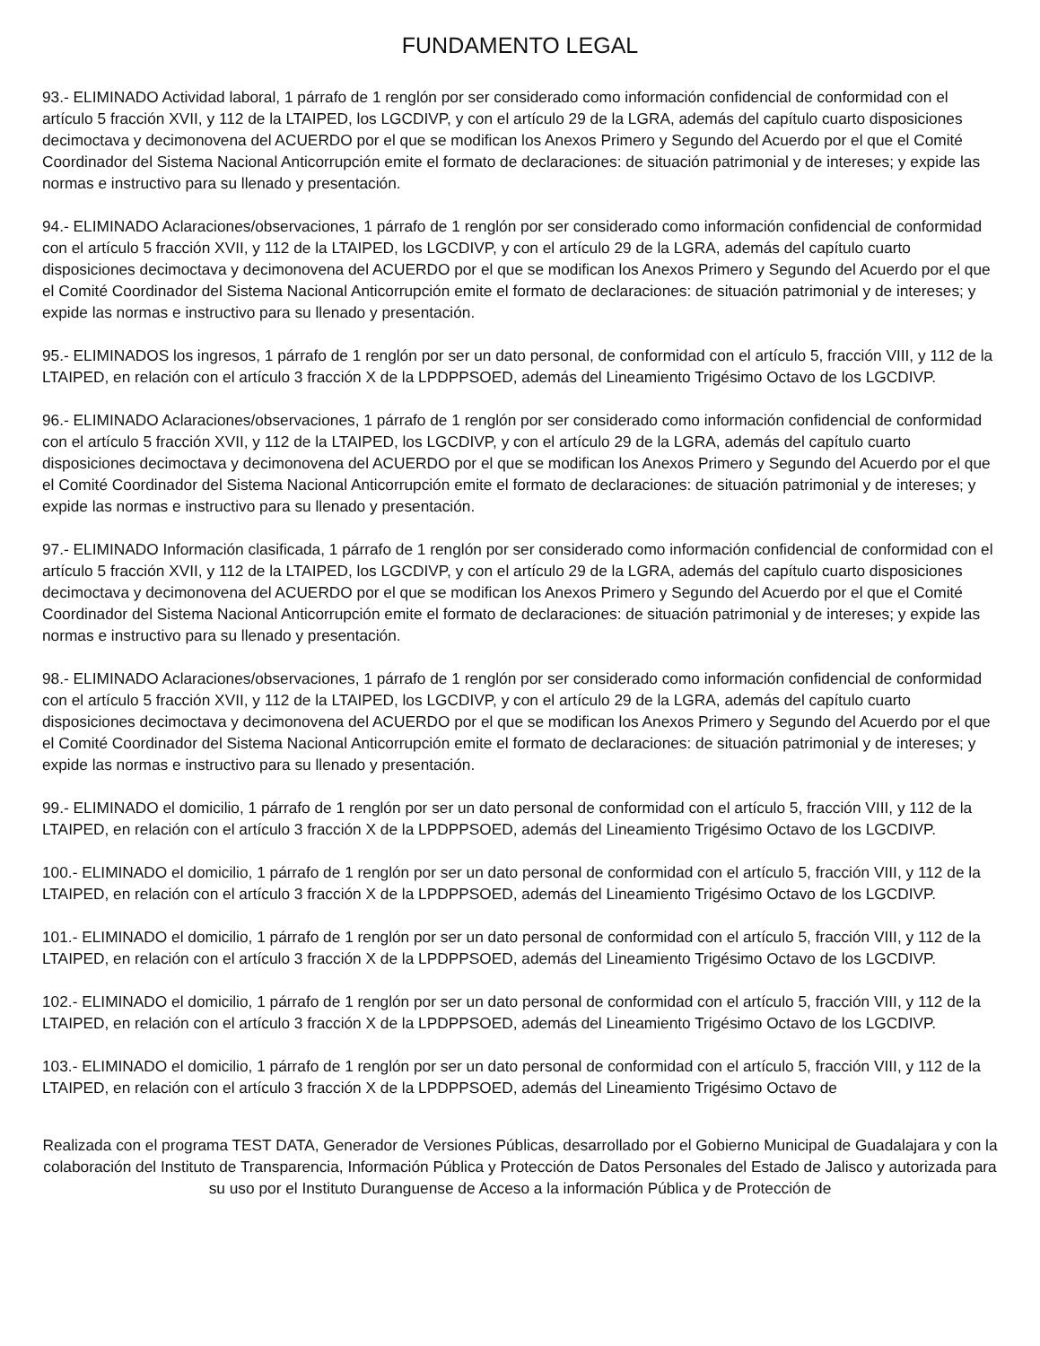FUNDAMENTO LEGAL
93.- ELIMINADO Actividad laboral, 1 párrafo de 1 renglón por ser considerado como información confidencial de conformidad con el artículo 5 fracción XVII, y 112 de la LTAIPED, los LGCDIVP, y con el artículo 29 de la LGRA, además del capítulo cuarto disposiciones decimoctava y decimonovena del ACUERDO por el que se modifican los Anexos Primero y Segundo del Acuerdo por el que el Comité Coordinador del Sistema Nacional Anticorrupción emite el formato de declaraciones: de situación patrimonial y de intereses; y expide las normas e instructivo para su llenado y presentación.
94.- ELIMINADO Aclaraciones/observaciones, 1 párrafo de 1 renglón por ser considerado como información confidencial de conformidad con el artículo 5 fracción XVII, y 112 de la LTAIPED, los LGCDIVP, y con el artículo 29 de la LGRA, además del capítulo cuarto disposiciones decimoctava y decimonovena del ACUERDO por el que se modifican los Anexos Primero y Segundo del Acuerdo por el que el Comité Coordinador del Sistema Nacional Anticorrupción emite el formato de declaraciones: de situación patrimonial y de intereses; y expide las normas e instructivo para su llenado y presentación.
95.- ELIMINADOS los ingresos, 1 párrafo de 1 renglón por ser un dato personal, de conformidad con el artículo 5, fracción VIII, y 112 de la LTAIPED, en relación con el artículo 3 fracción X de la LPDPPSOED, además del Lineamiento Trigésimo Octavo de los LGCDIVP.
96.- ELIMINADO Aclaraciones/observaciones, 1 párrafo de 1 renglón por ser considerado como información confidencial de conformidad con el artículo 5 fracción XVII, y 112 de la LTAIPED, los LGCDIVP, y con el artículo 29 de la LGRA, además del capítulo cuarto disposiciones decimoctava y decimonovena del ACUERDO por el que se modifican los Anexos Primero y Segundo del Acuerdo por el que el Comité Coordinador del Sistema Nacional Anticorrupción emite el formato de declaraciones: de situación patrimonial y de intereses; y expide las normas e instructivo para su llenado y presentación.
97.- ELIMINADO Información clasificada, 1 párrafo de 1 renglón por ser considerado como información confidencial de conformidad con el artículo 5 fracción XVII, y 112 de la LTAIPED, los LGCDIVP, y con el artículo 29 de la LGRA, además del capítulo cuarto disposiciones decimoctava y decimonovena del ACUERDO por el que se modifican los Anexos Primero y Segundo del Acuerdo por el que el Comité Coordinador del Sistema Nacional Anticorrupción emite el formato de declaraciones: de situación patrimonial y de intereses; y expide las normas e instructivo para su llenado y presentación.
98.- ELIMINADO Aclaraciones/observaciones, 1 párrafo de 1 renglón por ser considerado como información confidencial de conformidad con el artículo 5 fracción XVII, y 112 de la LTAIPED, los LGCDIVP, y con el artículo 29 de la LGRA, además del capítulo cuarto disposiciones decimoctava y decimonovena del ACUERDO por el que se modifican los Anexos Primero y Segundo del Acuerdo por el que el Comité Coordinador del Sistema Nacional Anticorrupción emite el formato de declaraciones: de situación patrimonial y de intereses; y expide las normas e instructivo para su llenado y presentación.
99.- ELIMINADO el domicilio, 1 párrafo de 1 renglón por ser un dato personal de conformidad con el artículo 5, fracción VIII, y 112 de la LTAIPED, en relación con el artículo 3 fracción X de la LPDPPSOED, además del Lineamiento Trigésimo Octavo de los LGCDIVP.
100.- ELIMINADO el domicilio, 1 párrafo de 1 renglón por ser un dato personal de conformidad con el artículo 5, fracción VIII, y 112 de la LTAIPED, en relación con el artículo 3 fracción X de la LPDPPSOED, además del Lineamiento Trigésimo Octavo de los LGCDIVP.
101.- ELIMINADO el domicilio, 1 párrafo de 1 renglón por ser un dato personal de conformidad con el artículo 5, fracción VIII, y 112 de la LTAIPED, en relación con el artículo 3 fracción X de la LPDPPSOED, además del Lineamiento Trigésimo Octavo de los LGCDIVP.
102.- ELIMINADO el domicilio, 1 párrafo de 1 renglón por ser un dato personal de conformidad con el artículo 5, fracción VIII, y 112 de la LTAIPED, en relación con el artículo 3 fracción X de la LPDPPSOED, además del Lineamiento Trigésimo Octavo de los LGCDIVP.
103.- ELIMINADO el domicilio, 1 párrafo de 1 renglón por ser un dato personal de conformidad con el artículo 5, fracción VIII, y 112 de la LTAIPED, en relación con el artículo 3 fracción X de la LPDPPSOED, además del Lineamiento Trigésimo Octavo de
Realizada con el programa TEST DATA, Generador de Versiones Públicas, desarrollado por el Gobierno Municipal de Guadalajara y con la colaboración del Instituto de Transparencia, Información Pública y Protección de Datos Personales del Estado de Jalisco y autorizada para su uso por el Instituto Duranguense de Acceso a la información Pública y de Protección de